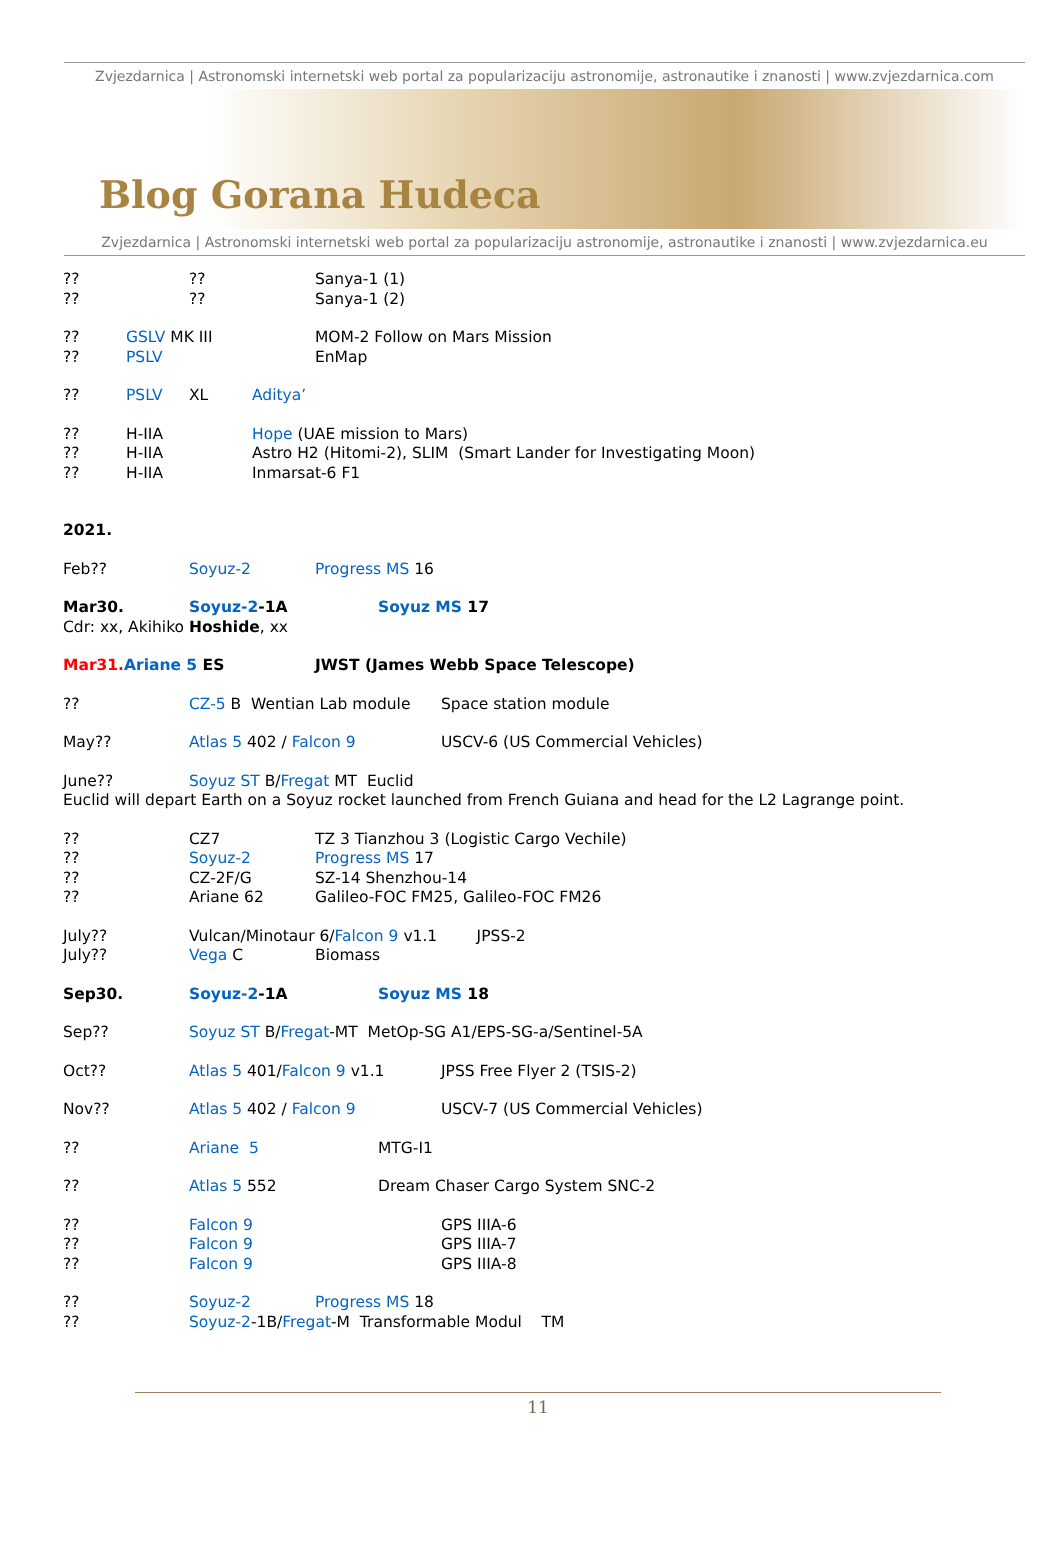Zvjezdarnica | Astronomski internetski web portal za popularizaciju astronomije, astronautike i znanosti | www.zvjezdarnica.com
Blog Gorana Hudeca
Zvjezdarnica | Astronomski internetski web portal za popularizaciju astronomije, astronautike i znanosti | www.zvjezdarnica.eu
???? Sanya-1 (1)
???? Sanya-1 (2)
?? GSLV MK III MOM-2 Follow on Mars Mission
?? PSLV EnMap
?? PSLV XL Aditya’
?? H-IIA Hope (UAE mission to Mars)
?? H-IIA Astro H2 (Hitomi-2), SLIM (Smart Lander for Investigating Moon)
?? H-IIA Inmarsat-6 F1
2021.
Feb?? Soyuz-2 Progress MS 16
Mar30. Soyuz-2-1A Soyuz MS 17
Cdr: xx, Akihiko Hoshide, xx
Mar31. Ariane 5 ES JWST (James Webb Space Telescope)
?? CZ-5 B Wentian Lab module Space station module
May?? Atlas 5 402 / Falcon 9 USCV-6 (US Commercial Vehicles)
June?? Soyuz ST B/Fregat MT Euclid
Euclid will depart Earth on a Soyuz rocket launched from French Guiana and head for the L2 Lagrange point.
?? CZ7 TZ 3 Tianzhou 3 (Logistic Cargo Vechile)
?? Soyuz-2 Progress MS 17
?? CZ-2F/G SZ-14 Shenzhou-14
?? Ariane 62 Galileo-FOC FM25, Galileo-FOC FM26
July?? Vulcan/Minotaur 6/Falcon 9 v1.1 JPSS-2
July?? Vega C Biomass
Sep30. Soyuz-2-1A Soyuz MS 18
Sep?? Soyuz ST B/Fregat-MT MetOp-SG A1/EPS-SG-a/Sentinel-5A
Oct?? Atlas 5 401/Falcon 9 v1.1 JPSS Free Flyer 2 (TSIS-2)
Nov?? Atlas 5 402 / Falcon 9 USCV-7 (US Commercial Vehicles)
?? Ariane 5 MTG-I1
?? Atlas 5 552 Dream Chaser Cargo System SNC-2
?? Falcon 9 GPS IIIA-6
?? Falcon 9 GPS IIIA-7
?? Falcon 9 GPS IIIA-8
?? Soyuz-2 Progress MS 18
?? Soyuz-2-1B/Fregat-M Transformable Modul TM
11